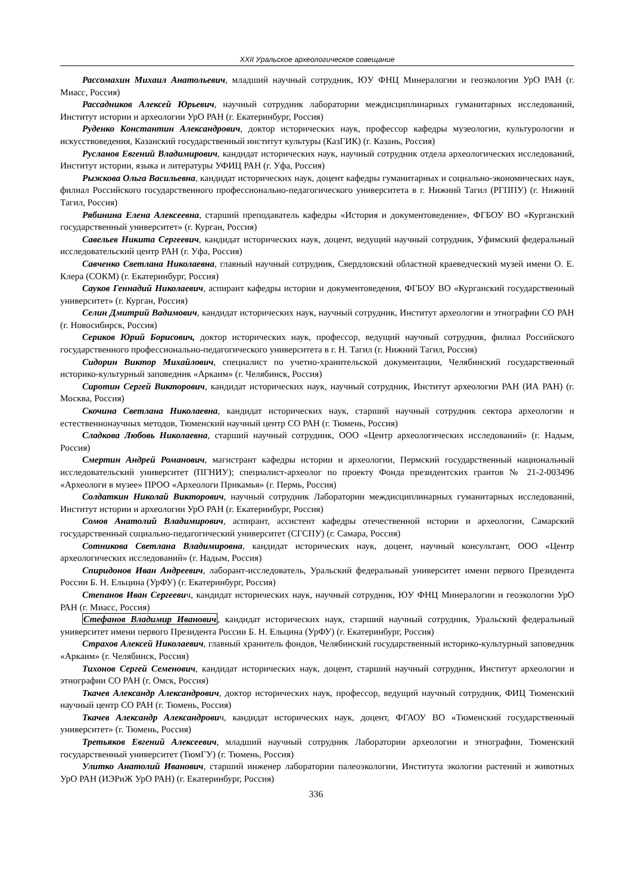XXII Уральское археологическое совещание
Рассомахин Михаил Анатольевич, младший научный сотрудник, ЮУ ФНЦ Минералогии и геоэкологии УрО РАН (г. Миасс, Россия)
Рассадников Алексей Юрьевич, научный сотрудник лаборатории междисциплинарных гуманитарных исследований, Институт истории и археологии УрО РАН (г. Екатеринбург, Россия)
Руденко Константин Александрович, доктор исторических наук, профессор кафедры музеологии, культурологии и искусствоведения, Казанский государственный институт культуры (КазГИК) (г. Казань, Россия)
Русланов Евгений Владимирович, кандидат исторических наук, научный сотрудник отдела археологических исследований, Институт истории, языка и литературы УФИЦ РАН (г. Уфа, Россия)
Рыжкова Ольга Васильевна, кандидат исторических наук, доцент кафедры гуманитарных и социально-экономических наук, филиал Российского государственного профессионально-педагогического университета в г. Нижний Тагил (РГППУ) (г. Нижний Тагил, Россия)
Рябинина Елена Алексеевна, старший преподаватель кафедры «История и документоведение», ФГБОУ ВО «Курганский государственный университет» (г. Курган, Россия)
Савельев Никита Сергеевич, кандидат исторических наук, доцент, ведущий научный сотрудник, Уфимский федеральный исследовательский центр РАН (г. Уфа, Россия)
Савченко Светлана Николаевна, главный научный сотрудник, Свердловский областной краеведческий музей имени О. Е. Клера (СОКМ) (г. Екатеринбург, Россия)
Сауков Геннадий Николаевич, аспирант кафедры истории и документоведения, ФГБОУ ВО «Курганский государственный университет» (г. Курган, Россия)
Селин Дмитрий Вадимович, кандидат исторических наук, научный сотрудник, Институт археологии и этнографии СО РАН (г. Новосибирск, Россия)
Сериков Юрий Борисович, доктор исторических наук, профессор, ведущий научный сотрудник, филиал Российского государственного профессионально-педагогического университета в г. Н. Тагил (г. Нижний Тагил, Россия)
Сидорин Виктор Михайлович, специалист по учетно-хранительской документации, Челябинский государственный историко-культурный заповедник «Аркаим» (г. Челябинск, Россия)
Сиротин Сергей Викторович, кандидат исторических наук, научный сотрудник, Институт археологии РАН (ИА РАН) (г. Москва, Россия)
Скочина Светлана Николаевна, кандидат исторических наук, старший научный сотрудник сектора археологии и естественнонаучных методов, Тюменский научный центр СО РАН (г. Тюмень, Россия)
Сладкова Любовь Николаевна, старший научный сотрудник, ООО «Центр археологических исследований» (г. Надым, Россия)
Смертин Андрей Романович, магистрант кафедры истории и археологии, Пермский государственный национальный исследовательский университет (ПГНИУ); специалист-археолог по проекту Фонда президентских грантов № 21-2-003496 «Археологи в музее» ПРОО «Археологи Прикамья» (г. Пермь, Россия)
Солдаткин Николай Викторович, научный сотрудник Лаборатории междисциплинарных гуманитарных исследований, Институт истории и археологии УрО РАН (г. Екатеринбург, Россия)
Сомов Анатолий Владимирович, аспирант, ассистент кафедры отечественной истории и археологии, Самарский государственный социально-педагогический университет (СГСПУ) (г. Самара, Россия)
Сотникова Светлана Владимировна, кандидат исторических наук, доцент, научный консультант, ООО «Центр археологических исследований» (г. Надым, Россия)
Спиридонов Иван Андреевич, лаборант-исследователь, Уральский федеральный университет имени первого Президента России Б. Н. Ельцина (УрФУ) (г. Екатеринбург, Россия)
Степанов Иван Сергеевич, кандидат исторических наук, научный сотрудник, ЮУ ФНЦ Минералогии и геоэкологии УрО РАН (г. Миасс, Россия)
Стефанов Владимир Иванович, кандидат исторических наук, старший научный сотрудник, Уральский федеральный университет имени первого Президента России Б. Н. Ельцина (УрФУ) (г. Екатеринбург, Россия)
Страхов Алексей Николаевич, главный хранитель фондов, Челябинский государственный историко-культурный заповедник «Аркаим» (г. Челябинск, Россия)
Тихонов Сергей Семенович, кандидат исторических наук, доцент, старший научный сотрудник, Институт археологии и этнографии СО РАН (г. Омск, Россия)
Ткачев Александр Александрович, доктор исторических наук, профессор, ведущий научный сотрудник, ФИЦ Тюменский научный центр СО РАН (г. Тюмень, Россия)
Ткачев Александр Александрович, кандидат исторических наук, доцент, ФГАОУ ВО «Тюменский государственный университет» (г. Тюмень, Россия)
Третьяков Евгений Алексеевич, младший научный сотрудник Лаборатории археологии и этнографии, Тюменский государственный университет (ТюмГУ) (г. Тюмень, Россия)
Улитко Анатолий Иванович, старший инженер лаборатории палеоэкологии, Института экологии растений и животных УрО РАН (ИЭРиЖ УрО РАН) (г. Екатеринбург, Россия)
336